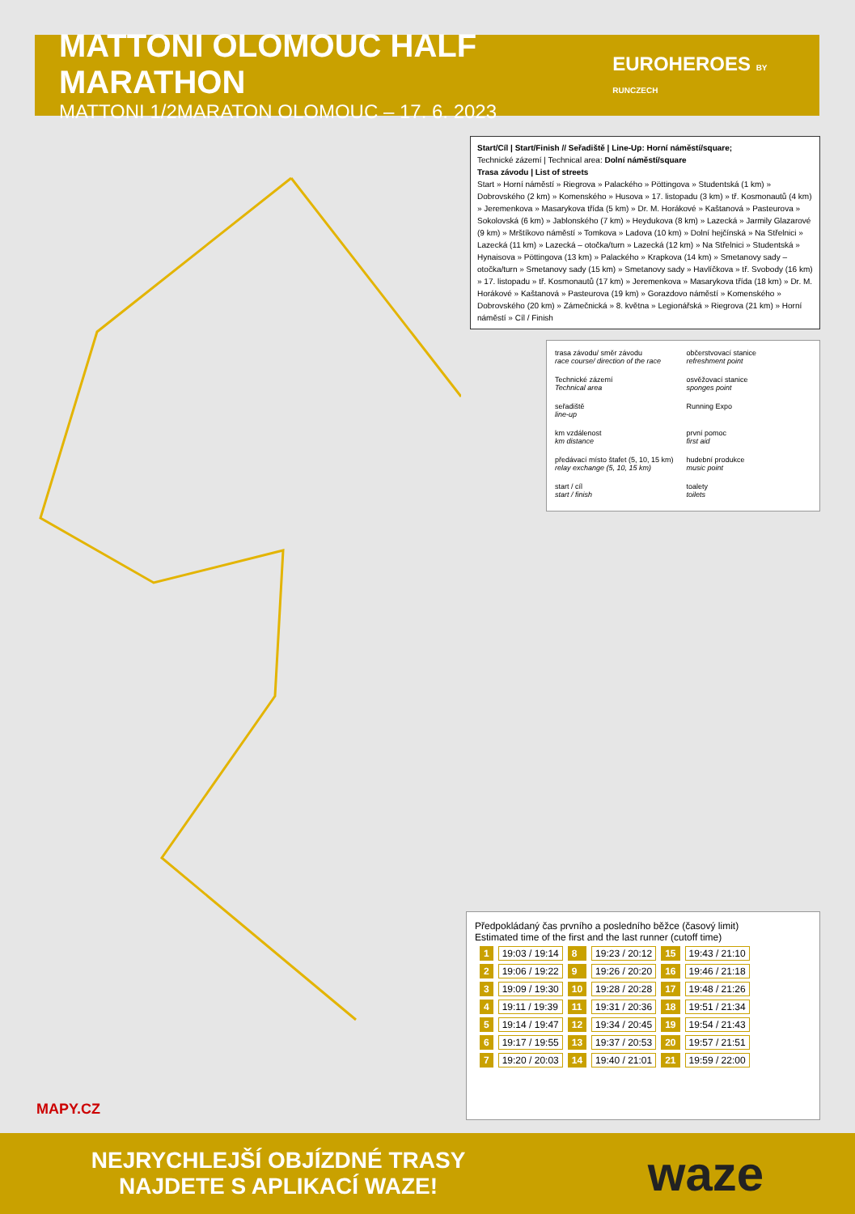MATTONI OLOMOUC HALF MARATHON
MATTONI 1/2MARATON OLOMOUC – 17. 6. 2023
EUROHEROES BY RUNCZECH
Start/Cíl | Start/Finish // Seřadiště | Line-Up: Horní náměstí/square;
Technické zázemí | Technical area: Dolní náměstí/square
Trasa závodu | List of streets
Start » Horní náměstí » Riegrova » Palackého » Pöttingova » Studentská (1 km) » Dobrovského (2 km) » Komenského » Husova » 17. listopadu (3 km) » tř. Kosmonautů (4 km) » Jeremenkova » Masarykova třída (5 km) » Dr. M. Horákové » Kaštanová » Pasteurova » Sokolovská (6 km) » Jablonského (7 km) » Heydukova (8 km) » Lazecká » Jarmily Glazarové (9 km) » Mrštíkovo náměstí » Tomkova » Ladova (10 km) » Dolní hejčínská » Na Střelnici » Lazecká (11 km) » Lazecká – otočka/turn » Lazecká (12 km) » Na Střelnici » Studentská » Hynaisova » Pöttingova (13 km) » Palackého » Krapkova (14 km) » Smetanovy sady – otočka/turn » Smetanovy sady (15 km) » Smetanovy sady » Havlíčkova » tř. Svobody (16 km) » 17. listopadu » tř. Kosmonautů (17 km) » Jeremenkova » Masarykova třída (18 km) » Dr. M. Horákové » Kaštanová » Pasteurova (19 km) » Gorazdovo náměstí » Komenského » Dobrovského (20 km) » Zámečnická » 8. května » Legionářská » Riegrova (21 km) » Horní náměstí » Cíl / Finish
trasa závodu/ směr závodu
race course/ direction of the race
občerstvovací stanice
refreshment point
Technické zázemí
Technical area
osvěžovací stanice
sponges point
seřadiště
line-up
Running Expo
km vzdálenost
km distance
první pomoc
first aid
předávací místo štafet (5, 10, 15 km)
relay exchange (5, 10, 15 km)
hudební produkce
music point
start / cíl
start / finish
toalety
toilets
Předpokládaný čas prvního a posledního běžce (časový limit)
Estimated time of the first and the last runner (cutoff time)
| 1 | 19:03 / 19:14 | 8 | 19:23 / 20:12 | 15 | 19:43 / 21:10 |
| 2 | 19:06 / 19:22 | 9 | 19:26 / 20:20 | 16 | 19:46 / 21:18 |
| 3 | 19:09 / 19:30 | 10 | 19:28 / 20:28 | 17 | 19:48 / 21:26 |
| 4 | 19:11 / 19:39 | 11 | 19:31 / 20:36 | 18 | 19:51 / 21:34 |
| 5 | 19:14 / 19:47 | 12 | 19:34 / 20:45 | 19 | 19:54 / 21:43 |
| 6 | 19:17 / 19:55 | 13 | 19:37 / 20:53 | 20 | 19:57 / 21:51 |
| 7 | 19:20 / 20:03 | 14 | 19:40 / 21:01 | 21 | 19:59 / 22:00 |
MAPY.CZ
NEJRYCHLEJŠÍ OBJÍZDNÉ TRASY
NAJDETE S APLIKACÍ WAZE!
waze